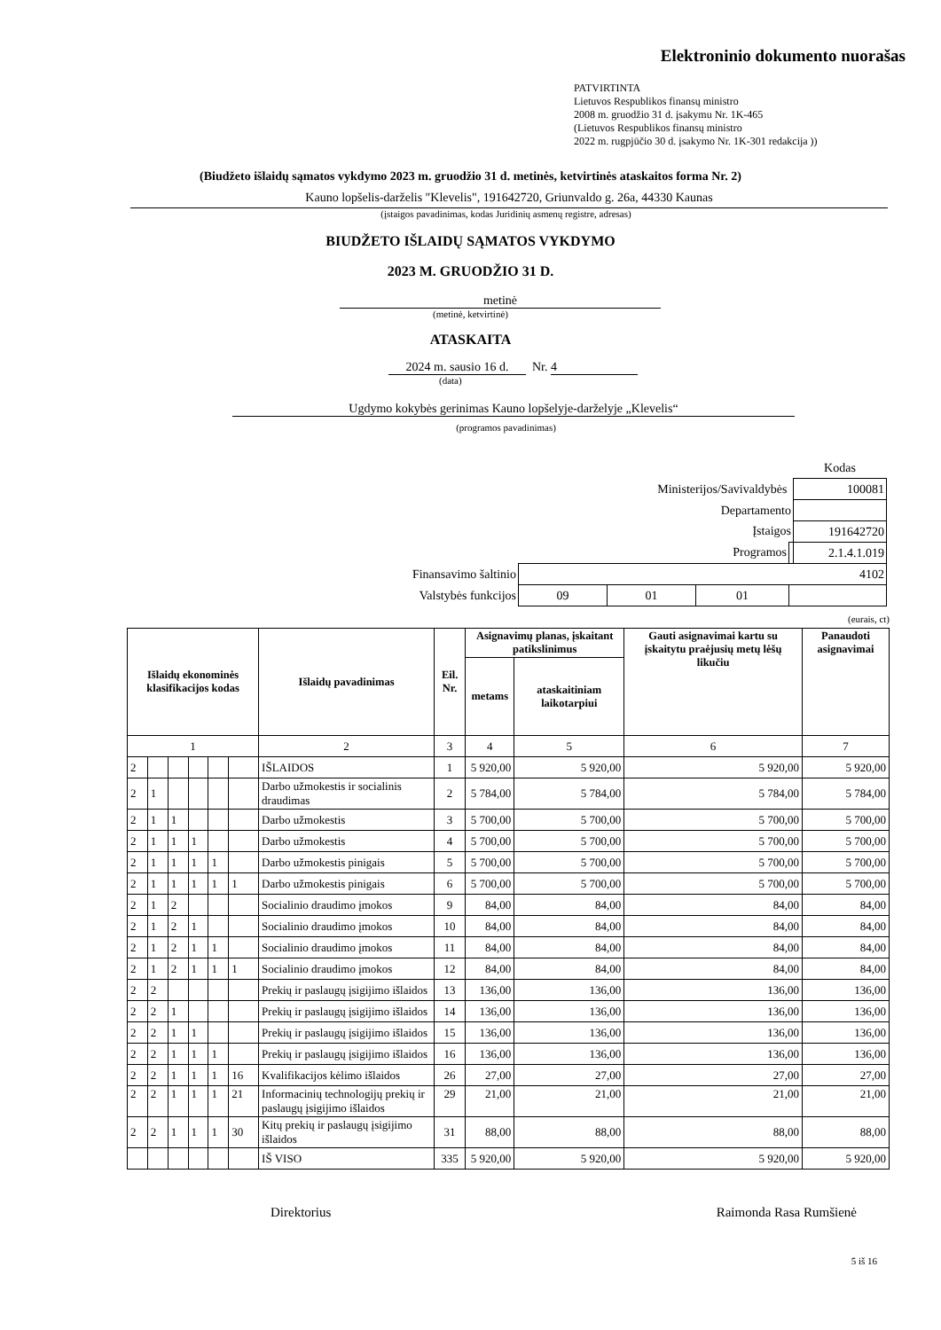Elektroninio dokumento nuorašas
PATVIRTINTA
Lietuvos Respublikos finansų ministro
2008 m. gruodžio 31 d. įsakymu Nr. 1K-465
(Lietuvos Respublikos finansų ministro
2022 m. rugpjūčio 30 d. įsakymo Nr. 1K-301 redakcija ))
(Biudžeto išlaidų sąmatos vykdymo 2023 m. gruodžio 31 d. metinės, ketvirtinės ataskaitos forma Nr. 2)
Kauno lopšelis-darželis "Klevelis", 191642720, Griunvaldo g. 26a, 44330 Kaunas
(įstaigos pavadinimas, kodas Juridinių asmenų registre, adresas)
BIUDŽETO IŠLAIDŲ SĄMATOS VYKDYMO
2023 M. GRUODŽIO 31 D.
metinė
(metinė, ketvirtinė)
ATASKAITA
2024 m. sausio 16 d. Nr. 4
(data)
Ugdymo kokybės gerinimas Kauno lopšelyje-darželyje „Klevelis“
(programos pavadinimas)
| | | | | | Kodas |
| Ministerijos/Savivaldybės | | | | | 100081 |
| Departamento | | | | | |
| Įstaigos | | | | | 191642720 |
| Programos | | | | | 2.1.4.1.019 |
| Finansavimo šaltinio | 4102 | | | | |
| Valstybės funkcijos | 09 | 01 | 01 | | |
(eurais, ct)
| Išlaidų ekonominės klasifikacijos kodas | | | | | | Išlaidų pavadinimas | Eil. Nr. | Asignavimų planas, įskaitant patikslinimus | | Gauti asignavimai kartu su įskaitytu praėjusių metų lėšų likučiu | Panaudoti asignavimai |
| --- | --- | --- | --- | --- | --- | --- | --- | --- | --- | --- | --- |
| | | | | | | | | metams | ataskaitiniam laikotarpiui | | |
| 1 | | | | | | 2 | 3 | 4 | 5 | 6 | 7 |
| 2 | | | | | | IŠLAIDOS | 1 | 5 920,00 | 5 920,00 | 5 920,00 | 5 920,00 |
| 2 | 1 | | | | | Darbo užmokestis ir socialinis draudimas | 2 | 5 784,00 | 5 784,00 | 5 784,00 | 5 784,00 |
| 2 | 1 | 1 | | | | Darbo užmokestis | 3 | 5 700,00 | 5 700,00 | 5 700,00 | 5 700,00 |
| 2 | 1 | 1 | 1 | | | Darbo užmokestis | 4 | 5 700,00 | 5 700,00 | 5 700,00 | 5 700,00 |
| 2 | 1 | 1 | 1 | 1 | | Darbo užmokestis pinigais | 5 | 5 700,00 | 5 700,00 | 5 700,00 | 5 700,00 |
| 2 | 1 | 1 | 1 | 1 | 1 | Darbo užmokestis pinigais | 6 | 5 700,00 | 5 700,00 | 5 700,00 | 5 700,00 |
| 2 | 1 | 2 | | | | Socialinio draudimo įmokos | 9 | 84,00 | 84,00 | 84,00 | 84,00 |
| 2 | 1 | 2 | 1 | | | Socialinio draudimo įmokos | 10 | 84,00 | 84,00 | 84,00 | 84,00 |
| 2 | 1 | 2 | 1 | 1 | | Socialinio draudimo įmokos | 11 | 84,00 | 84,00 | 84,00 | 84,00 |
| 2 | 1 | 2 | 1 | 1 | 1 | Socialinio draudimo įmokos | 12 | 84,00 | 84,00 | 84,00 | 84,00 |
| 2 | 2 | | | | | Prekių ir paslaugų įsigijimo išlaidos | 13 | 136,00 | 136,00 | 136,00 | 136,00 |
| 2 | 2 | 1 | | | | Prekių ir paslaugų įsigijimo išlaidos | 14 | 136,00 | 136,00 | 136,00 | 136,00 |
| 2 | 2 | 1 | 1 | | | Prekių ir paslaugų įsigijimo išlaidos | 15 | 136,00 | 136,00 | 136,00 | 136,00 |
| 2 | 2 | 1 | 1 | 1 | | Prekių ir paslaugų įsigijimo išlaidos | 16 | 136,00 | 136,00 | 136,00 | 136,00 |
| 2 | 2 | 1 | 1 | 1 | 16 | Kvalifikacijos kėlimo išlaidos | 26 | 27,00 | 27,00 | 27,00 | 27,00 |
| 2 | 2 | 1 | 1 | 1 | 21 | Informacinių technologijų prekių ir paslaugų įsigijimo išlaidos | 29 | 21,00 | 21,00 | 21,00 | 21,00 |
| 2 | 2 | 1 | 1 | 1 | 30 | Kitų prekių ir paslaugų įsigijimo išlaidos | 31 | 88,00 | 88,00 | 88,00 | 88,00 |
| | | | | | | IŠ VISO | 335 | 5 920,00 | 5 920,00 | 5 920,00 | 5 920,00 |
Direktorius Raimonda Rasa Rumšienė
5 iš 16